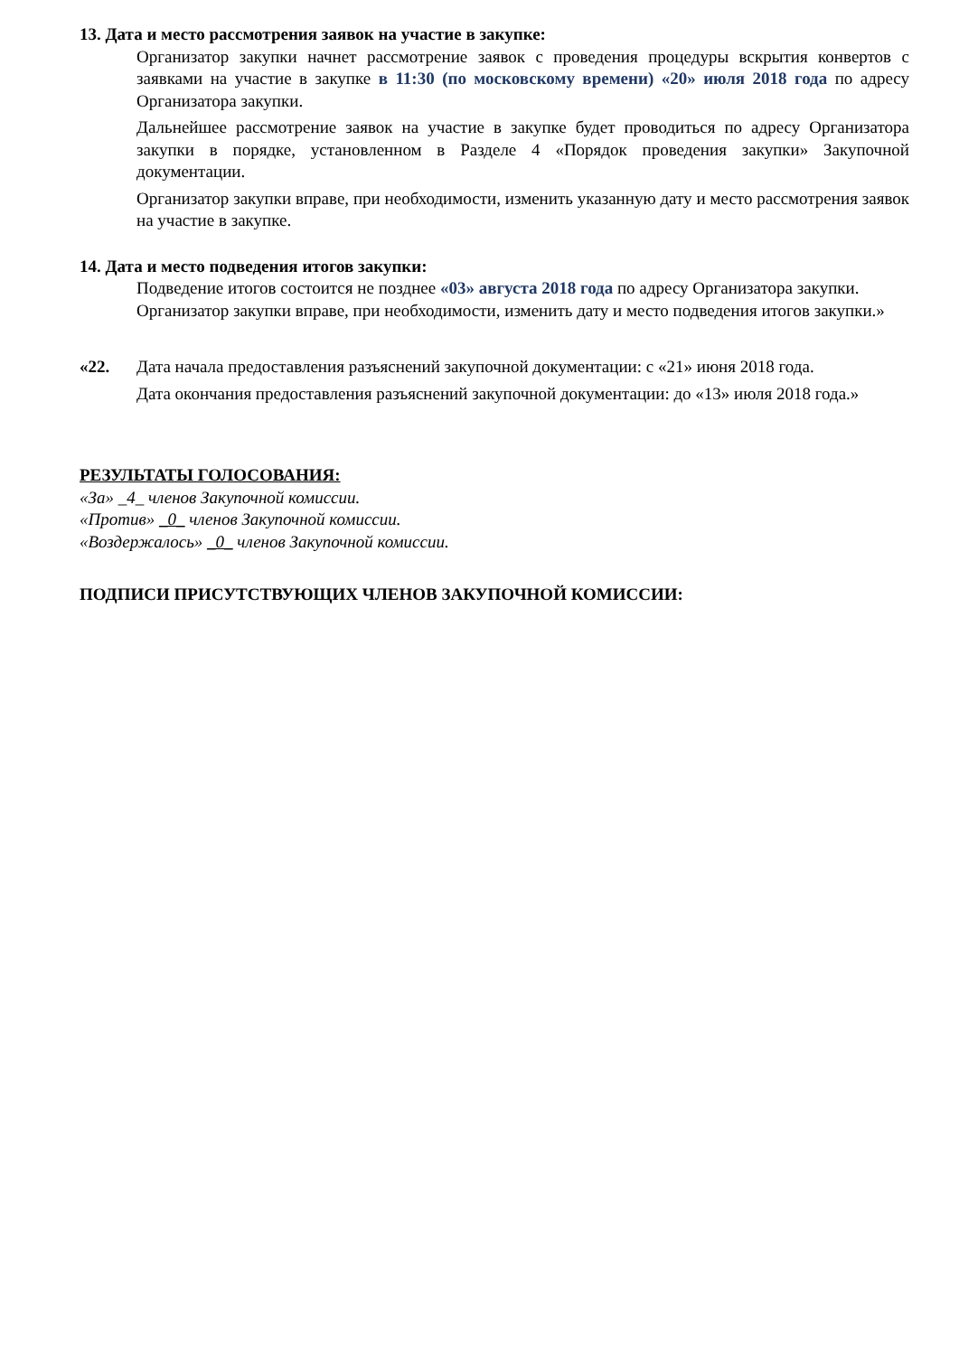13. Дата и место рассмотрения заявок на участие в закупке:
Организатор закупки начнет рассмотрение заявок с проведения процедуры вскрытия конвертов с заявками на участие в закупке в 11:30 (по московскому времени) «20» июля 2018 года по адресу Организатора закупки.
Дальнейшее рассмотрение заявок на участие в закупке будет проводиться по адресу Организатора закупки в порядке, установленном в Разделе 4 «Порядок проведения закупки» Закупочной документации.
Организатор закупки вправе, при необходимости, изменить указанную дату и место рассмотрения заявок на участие в закупке.
14. Дата и место подведения итогов закупки:
Подведение итогов состоится не позднее «03» августа 2018 года по адресу Организатора закупки. Организатор закупки вправе, при необходимости, изменить дату и место подведения итогов закупки.»
«22. Дата начала предоставления разъяснений закупочной документации: с «21» июня 2018 года.
Дата окончания предоставления разъяснений закупочной документации: до «13» июля 2018 года.»
РЕЗУЛЬТАТЫ ГОЛОСОВАНИЯ:
«За» _4_ членов Закупочной комиссии.
«Против» _0_ членов Закупочной комиссии.
«Воздержалось» _0_ членов Закупочной комиссии.
ПОДПИСИ ПРИСУТСТВУЮЩИХ ЧЛЕНОВ ЗАКУПОЧНОЙ КОМИССИИ: